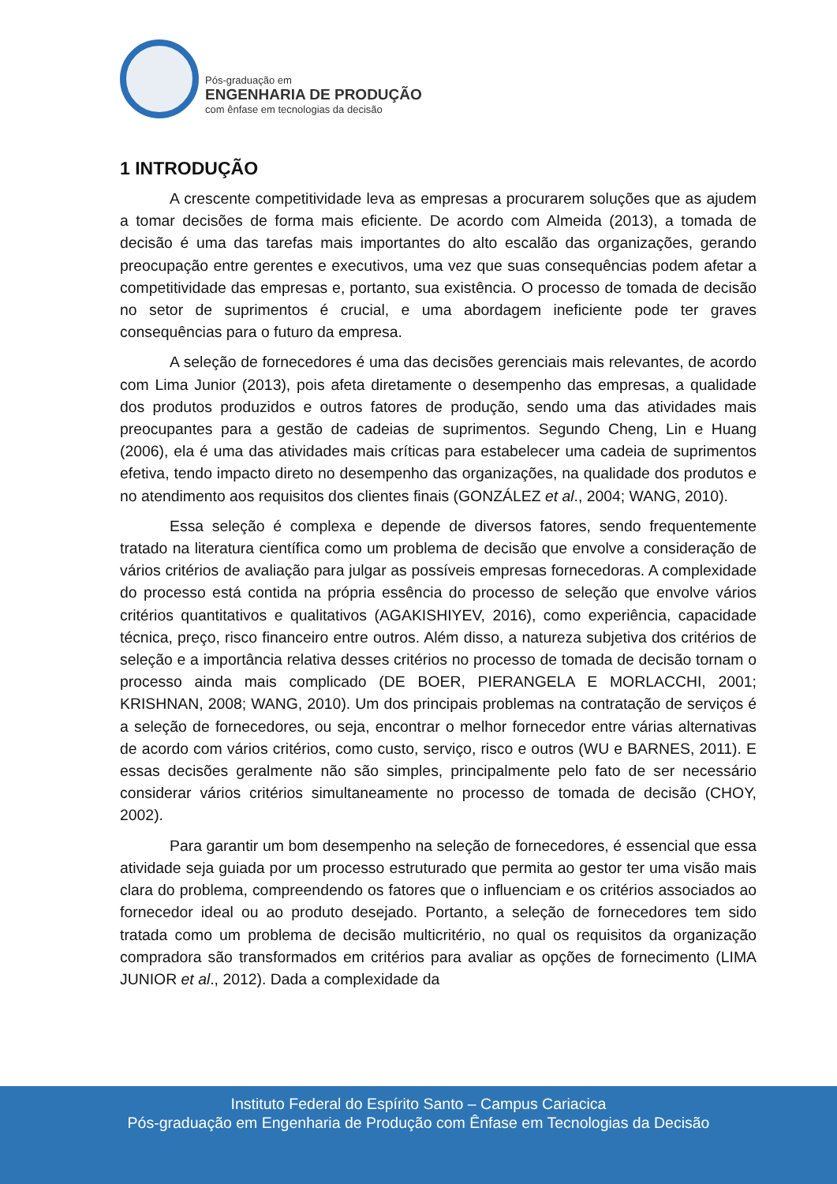Pós-graduação em
ENGENHARIA DE PRODUÇÃO
com ênfase em tecnologias da decisão
1 INTRODUÇÃO
A crescente competitividade leva as empresas a procurarem soluções que as ajudem a tomar decisões de forma mais eficiente. De acordo com Almeida (2013), a tomada de decisão é uma das tarefas mais importantes do alto escalão das organizações, gerando preocupação entre gerentes e executivos, uma vez que suas consequências podem afetar a competitividade das empresas e, portanto, sua existência. O processo de tomada de decisão no setor de suprimentos é crucial, e uma abordagem ineficiente pode ter graves consequências para o futuro da empresa.
A seleção de fornecedores é uma das decisões gerenciais mais relevantes, de acordo com Lima Junior (2013), pois afeta diretamente o desempenho das empresas, a qualidade dos produtos produzidos e outros fatores de produção, sendo uma das atividades mais preocupantes para a gestão de cadeias de suprimentos. Segundo Cheng, Lin e Huang (2006), ela é uma das atividades mais críticas para estabelecer uma cadeia de suprimentos efetiva, tendo impacto direto no desempenho das organizações, na qualidade dos produtos e no atendimento aos requisitos dos clientes finais (GONZÁLEZ et al., 2004; WANG, 2010).
Essa seleção é complexa e depende de diversos fatores, sendo frequentemente tratado na literatura científica como um problema de decisão que envolve a consideração de vários critérios de avaliação para julgar as possíveis empresas fornecedoras. A complexidade do processo está contida na própria essência do processo de seleção que envolve vários critérios quantitativos e qualitativos (AGAKISHIYEV, 2016), como experiência, capacidade técnica, preço, risco financeiro entre outros. Além disso, a natureza subjetiva dos critérios de seleção e a importância relativa desses critérios no processo de tomada de decisão tornam o processo ainda mais complicado (DE BOER, PIERANGELA E MORLACCHI, 2001; KRISHNAN, 2008; WANG, 2010). Um dos principais problemas na contratação de serviços é a seleção de fornecedores, ou seja, encontrar o melhor fornecedor entre várias alternativas de acordo com vários critérios, como custo, serviço, risco e outros (WU e BARNES, 2011). E essas decisões geralmente não são simples, principalmente pelo fato de ser necessário considerar vários critérios simultaneamente no processo de tomada de decisão (CHOY, 2002).
Para garantir um bom desempenho na seleção de fornecedores, é essencial que essa atividade seja guiada por um processo estruturado que permita ao gestor ter uma visão mais clara do problema, compreendendo os fatores que o influenciam e os critérios associados ao fornecedor ideal ou ao produto desejado. Portanto, a seleção de fornecedores tem sido tratada como um problema de decisão multicritério, no qual os requisitos da organização compradora são transformados em critérios para avaliar as opções de fornecimento (LIMA JUNIOR et al., 2012). Dada a complexidade da
Instituto Federal do Espírito Santo – Campus Cariacica
Pós-graduação em Engenharia de Produção com Ênfase em Tecnologias da Decisão